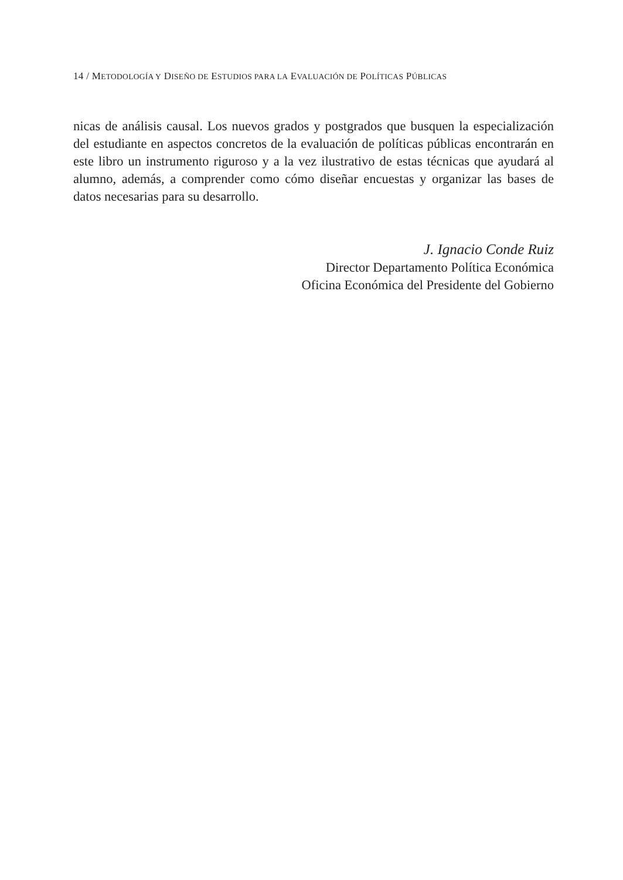14 / METODOLOGÍA Y DISEÑO DE ESTUDIOS PARA LA EVALUACIÓN DE POLÍTICAS PÚBLICAS
nicas de análisis causal. Los nuevos grados y postgrados que busquen la especialización del estudiante en aspectos concretos de la evaluación de políticas públicas encontrarán en este libro un instrumento riguroso y a la vez ilustrativo de estas técnicas que ayudará al alumno, además, a comprender como cómo diseñar encuestas y organizar las bases de datos necesarias para su desarrollo.
J. Ignacio Conde Ruiz
Director Departamento Política Económica
Oficina Económica del Presidente del Gobierno